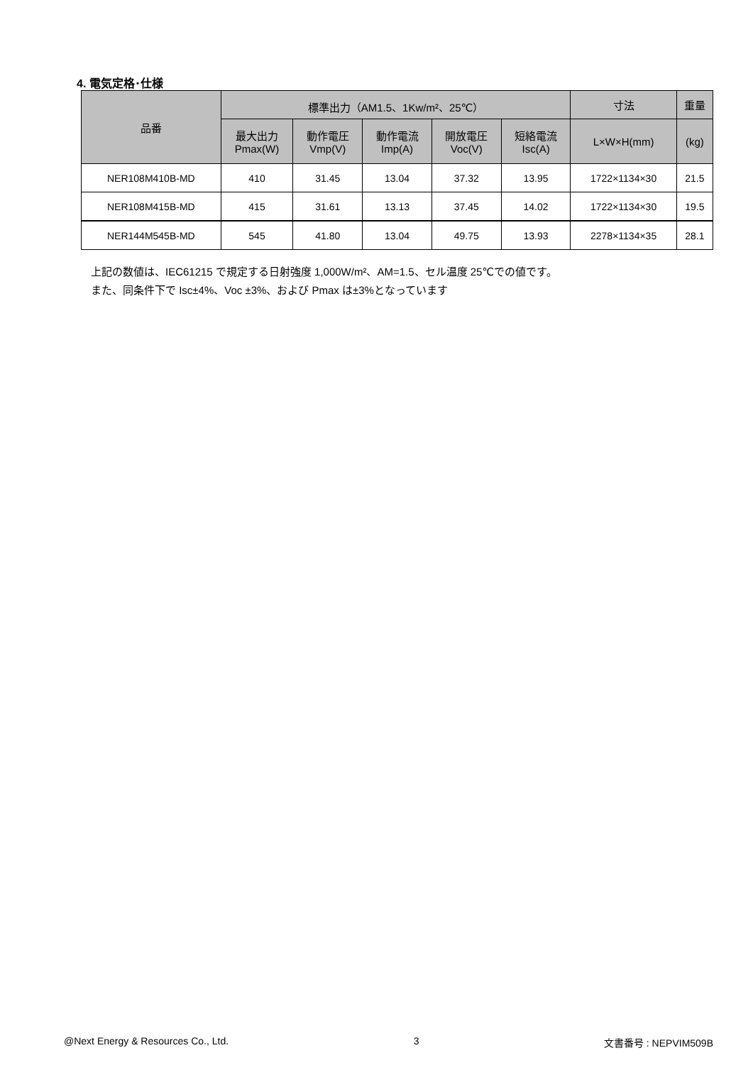4. 電気定格･仕様
| 品番 | 標準出力（AM1.5、1Kw/m²、25℃） | | | | | 寸法 | 重量 |
| --- | --- | --- | --- | --- | --- | --- | --- |
| | 最大出力 Pmax(W) | 動作電圧 Vmp(V) | 動作電流 Imp(A) | 開放電圧 Voc(V) | 短絡電流 Isc(A) | L×W×H(mm) | (kg) |
| NER108M410B-MD | 410 | 31.45 | 13.04 | 37.32 | 13.95 | 1722×1134×30 | 21.5 |
| NER108M415B-MD | 415 | 31.61 | 13.13 | 37.45 | 14.02 | 1722×1134×30 | 19.5 |
| NER144M545B-MD | 545 | 41.80 | 13.04 | 49.75 | 13.93 | 2278×1134×35 | 28.1 |
上記の数値は、IEC61215 で規定する日射強度 1,000W/m²、AM=1.5、セル温度 25℃での値です。
また、同条件下で Isc±4%、Voc ±3%、および Pmax は±3%となっています
@Next Energy & Resources Co., Ltd. 3 文書番号 : NEPVIM509B